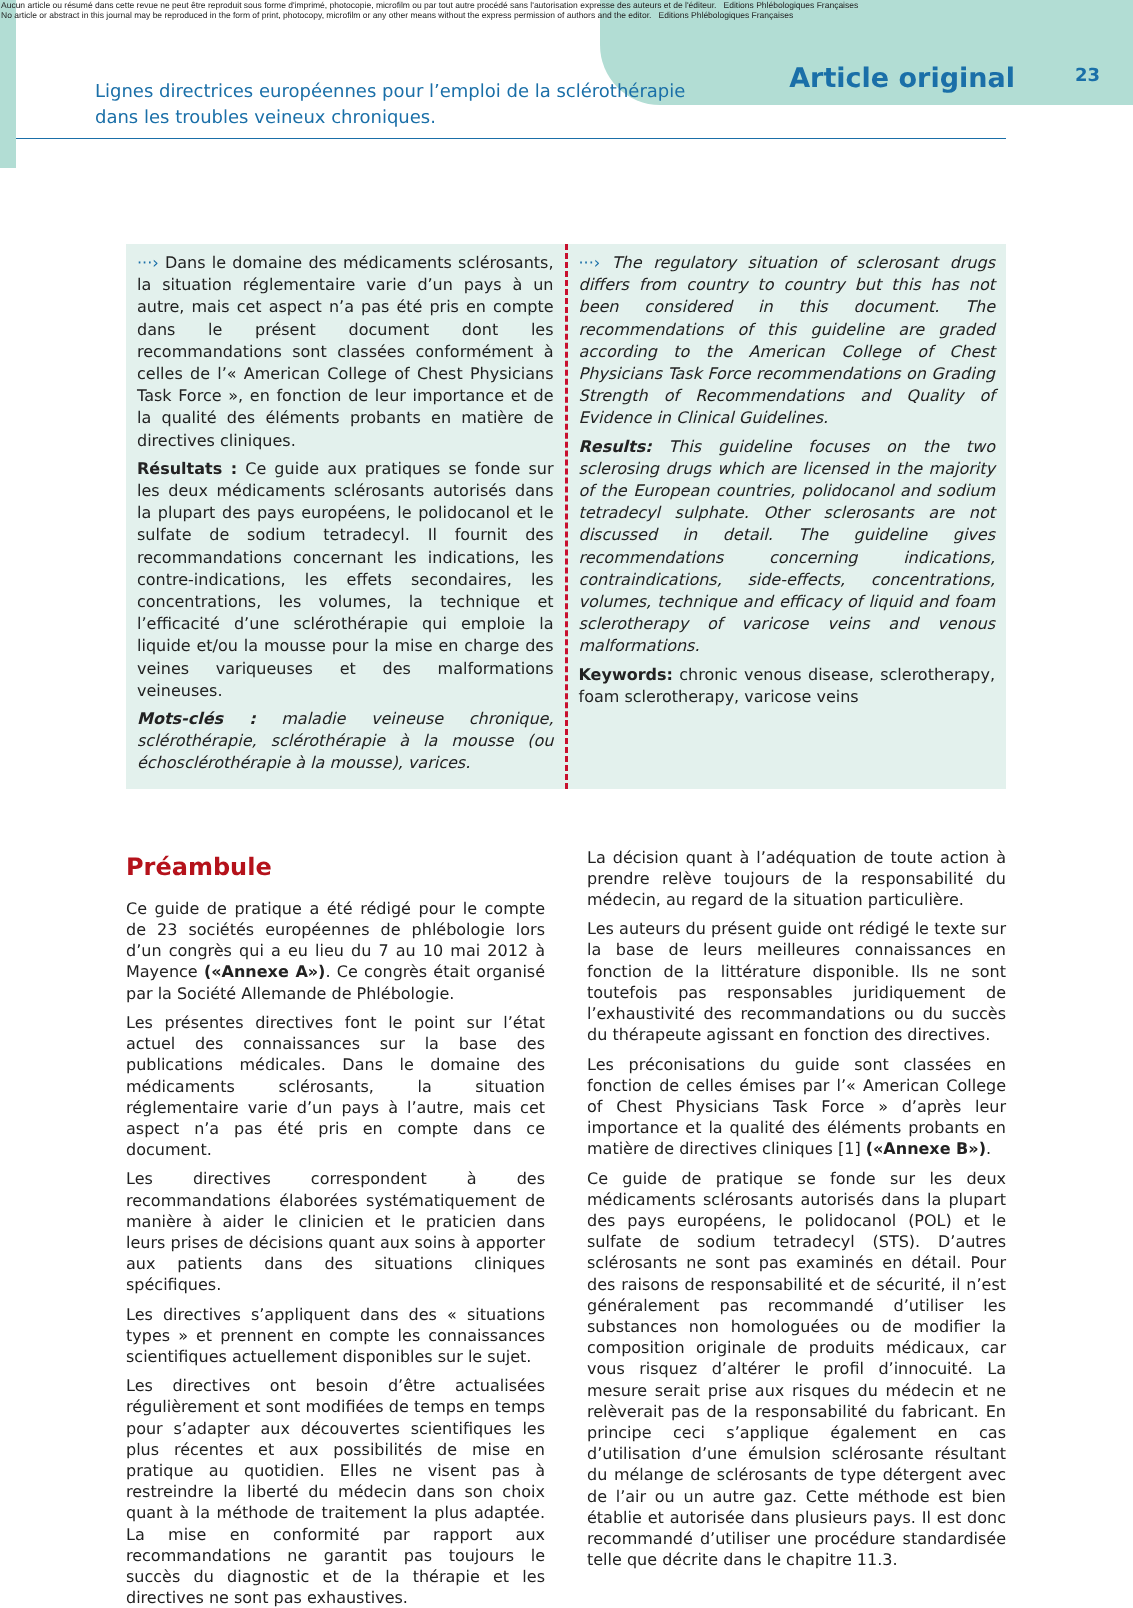Aucun article ou résumé dans cette revue ne peut être reproduit sous forme d'imprimé, photocopie, microfilm ou par tout autre procédé sans l'autorisation expresse des auteurs et de l'éditeur. Editions Phlébologiques Françaises
No article or abstract in this journal may be reproduced in the form of print, photocopy, microfilm or any other means without the express permission of authors and the editor. Editions Phlébologiques Françaises
Lignes directrices européennes pour l’emploi de la sclérothérapie
dans les troubles veineux chroniques.
Article original
23
···› Dans le domaine des médicaments sclérosants, la situation réglementaire varie d’un pays à un autre, mais cet aspect n’a pas été pris en compte dans le présent document dont les recommandations sont classées conformément à celles de l’« American College of Chest Physicians Task Force », en fonction de leur importance et de la qualité des éléments probants en matière de directives cliniques.
Résultats : Ce guide aux pratiques se fonde sur les deux médicaments sclérosants autorisés dans la plupart des pays européens, le polidocanol et le sulfate de sodium tetradecyl. Il fournit des recommandations concernant les indications, les contre-indications, les effets secondaires, les concentrations, les volumes, la technique et l’efficacité d’une sclérothérapie qui emploie la liquide et/ou la mousse pour la mise en charge des veines variqueuses et des malformations veineuses.
Mots-clés : maladie veineuse chronique, sclérothérapie, sclérothérapie à la mousse (ou échosclérothérapie à la mousse), varices.
···› The regulatory situation of sclerosant drugs differs from country to country but this has not been considered in this document. The recommendations of this guideline are graded according to the American College of Chest Physicians Task Force recommendations on Grading Strength of Recommendations and Quality of Evidence in Clinical Guidelines.
Results: This guideline focuses on the two sclerosing drugs which are licensed in the majority of the European countries, polidocanol and sodium tetradecyl sulphate. Other sclerosants are not discussed in detail. The guideline gives recommendations concerning indications, contraindications, side-effects, concentrations, volumes, technique and efficacy of liquid and foam sclerotherapy of varicose veins and venous malformations.
Keywords: chronic venous disease, sclerotherapy, foam sclerotherapy, varicose veins
Préambule
Ce guide de pratique a été rédigé pour le compte de 23 sociétés européennes de phlébologie lors d’un congrès qui a eu lieu du 7 au 10 mai 2012 à Mayence («Annexe A»). Ce congrès était organisé par la Société Allemande de Phlébologie.
Les présentes directives font le point sur l’état actuel des connaissances sur la base des publications médicales. Dans le domaine des médicaments sclérosants, la situation réglementaire varie d’un pays à l’autre, mais cet aspect n’a pas été pris en compte dans ce document.
Les directives correspondent à des recommandations élaborées systématiquement de manière à aider le clinicien et le praticien dans leurs prises de décisions quant aux soins à apporter aux patients dans des situations cliniques spécifiques.
Les directives s’appliquent dans des « situations types » et prennent en compte les connaissances scientifiques actuellement disponibles sur le sujet.
Les directives ont besoin d’être actualisées régulièrement et sont modifiées de temps en temps pour s’adapter aux découvertes scientifiques les plus récentes et aux possibilités de mise en pratique au quotidien. Elles ne visent pas à restreindre la liberté du médecin dans son choix quant à la méthode de traitement la plus adaptée. La mise en conformité par rapport aux recommandations ne garantit pas toujours le succès du diagnostic et de la thérapie et les directives ne sont pas exhaustives.
La décision quant à l’adéquation de toute action à prendre relève toujours de la responsabilité du médecin, au regard de la situation particulière.
Les auteurs du présent guide ont rédigé le texte sur la base de leurs meilleures connaissances en fonction de la littérature disponible. Ils ne sont toutefois pas responsables juridiquement de l’exhaustivité des recommandations ou du succès du thérapeute agissant en fonction des directives.
Les préconisations du guide sont classées en fonction de celles émises par l’« American College of Chest Physicians Task Force » d’après leur importance et la qualité des éléments probants en matière de directives cliniques [1] («Annexe B»).
Ce guide de pratique se fonde sur les deux médicaments sclérosants autorisés dans la plupart des pays européens, le polidocanol (POL) et le sulfate de sodium tetradecyl (STS). D’autres sclérosants ne sont pas examinés en détail. Pour des raisons de responsabilité et de sécurité, il n’est généralement pas recommandé d’utiliser les substances non homologuées ou de modifier la composition originale de produits médicaux, car vous risquez d’altérer le profil d’innocuité. La mesure serait prise aux risques du médecin et ne relèverait pas de la responsabilité du fabricant. En principe ceci s’applique également en cas d’utilisation d’une émulsion sclérosante résultant du mélange de sclérosants de type détergent avec de l’air ou un autre gaz. Cette méthode est bien établie et autorisée dans plusieurs pays. Il est donc recommandé d’utiliser une procédure standardisée telle que décrite dans le chapitre 11.3.